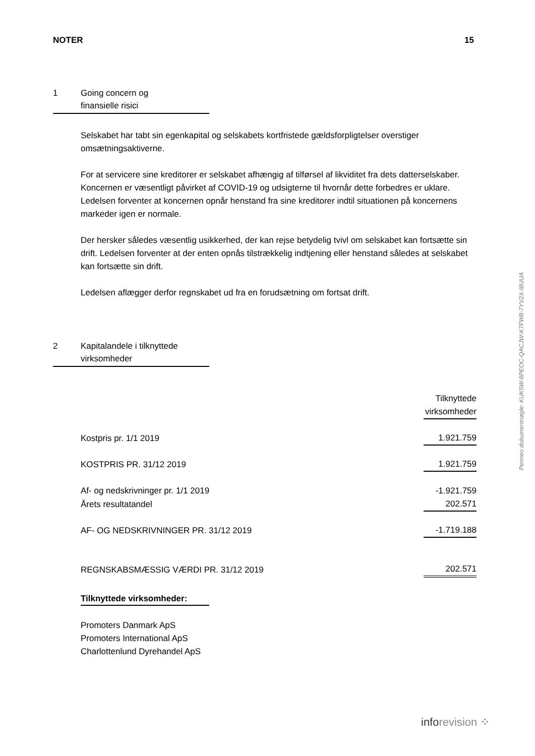NOTER 15
1 Going concern og
finansielle risici
Selskabet har tabt sin egenkapital og selskabets kortfristede gældsforpligtelser overstiger omsætningsaktiverne.
For at servicere sine kreditorer er selskabet afhængig af tilførsel af likviditet fra dets datterselskaber. Koncernen er væsentligt påvirket af COVID-19 og udsigterne til hvornår dette forbedres er uklare. Ledelsen forventer at koncernen opnår henstand fra sine kreditorer indtil situationen på koncernens markeder igen er normale.
Der hersker således væsentlig usikkerhed, der kan rejse betydelig tvivl om selskabet kan fortsætte sin drift. Ledelsen forventer at der enten opnås tilstrækkelig indtjening eller henstand således at selskabet kan fortsætte sin drift.
Ledelsen aflægger derfor regnskabet ud fra en forudsætning om fortsat drift.
2 Kapitalandele i tilknyttede
virksomheder
| | Tilknyttede virksomheder |
| Kostpris pr. 1/1 2019 | 1.921.759 |
| KOSTPRIS PR. 31/12 2019 | 1.921.759 |
| Af- og nedskrivninger pr. 1/1 2019 | -1.921.759 |
| Årets resultatandel | 202.571 |
| AF- OG NEDSKRIVNINGER PR. 31/12 2019 | -1.719.188 |
| REGNSKABSMÆSSIG VÆRDI PR. 31/12 2019 | 202.571 |
Tilknyttede virksomheder:
Promoters Danmark ApS
Promoters International ApS
Charlottenlund Dyrehandel ApS
Penneo dokumentnøgle: KUK5W-8PEOC-QACJW-K7FW8-7YV2X-I8UUA
inforevision ⁘